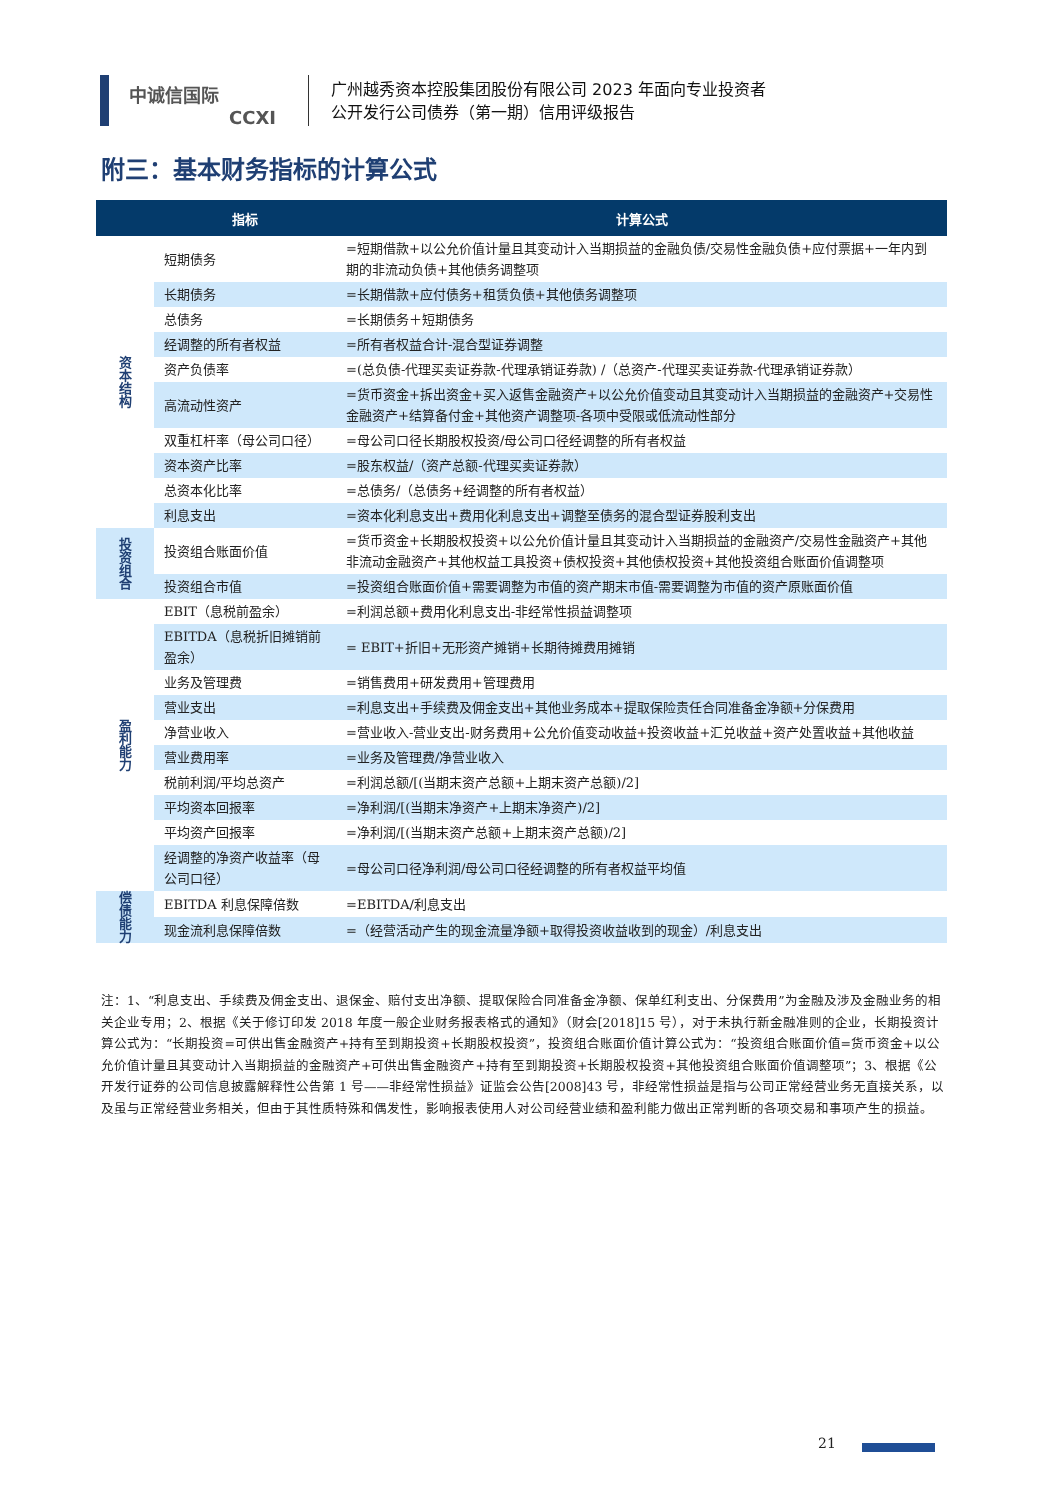中诚信国际
CCXI
广州越秀资本控股集团股份有限公司 2023 年面向专业投资者
公开发行公司债券（第一期）信用评级报告
附三：基本财务指标的计算公式
| | 指标 | 计算公式 |
| --- | --- | --- |
| 资本结构 | 短期债务 | =短期借款+以公允价值计量且其变动计入当期损益的金融负债/交易性金融负债+应付票据+一年内到期的非流动负债+其他债务调整项 |
| | 长期债务 | =长期借款+应付债务+租赁负债+其他债务调整项 |
| | 总债务 | =长期债务＋短期债务 |
| | 经调整的所有者权益 | =所有者权益合计-混合型证券调整 |
| | 资产负债率 | =(总负债-代理买卖证券款-代理承销证券款) /（总资产-代理买卖证券款-代理承销证券款） |
| | 高流动性资产 | =货币资金+拆出资金+买入返售金融资产+以公允价值变动且其变动计入当期损益的金融资产+交易性金融资产+结算备付金+其他资产调整项-各项中受限或低流动性部分 |
| | 双重杠杆率（母公司口径） | =母公司口径长期股权投资/母公司口径经调整的所有者权益 |
| | 资本资产比率 | =股东权益/（资产总额-代理买卖证券款） |
| | 总资本化比率 | =总债务/（总债务+经调整的所有者权益） |
| | 利息支出 | =资本化利息支出+费用化利息支出+调整至债务的混合型证券股利支出 |
| 投资组合 | 投资组合账面价值 | =货币资金+长期股权投资+以公允价值计量且其变动计入当期损益的金融资产/交易性金融资产+其他非流动金融资产+其他权益工具投资+债权投资+其他债权投资+其他投资组合账面价值调整项 |
| | 投资组合市值 | =投资组合账面价值+需要调整为市值的资产期末市值-需要调整为市值的资产原账面价值 |
| 盈利能力 | EBIT（息税前盈余） | =利润总额+费用化利息支出-非经常性损益调整项 |
| | EBITDA（息税折旧摊销前盈余） | = EBIT+折旧+无形资产摊销+长期待摊费用摊销 |
| | 业务及管理费 | =销售费用+研发费用+管理费用 |
| | 营业支出 | =利息支出+手续费及佣金支出+其他业务成本+提取保险责任合同准备金净额+分保费用 |
| | 净营业收入 | =营业收入-营业支出-财务费用+公允价值变动收益+投资收益+汇兑收益+资产处置收益+其他收益 |
| | 营业费用率 | =业务及管理费/净营业收入 |
| | 税前利润/平均总资产 | =利润总额/[(当期末资产总额+上期末资产总额)/2] |
| | 平均资本回报率 | =净利润/[(当期末净资产+上期末净资产)/2] |
| | 平均资产回报率 | =净利润/[(当期末资产总额+上期末资产总额)/2] |
| | 经调整的净资产收益率（母公司口径） | =母公司口径净利润/母公司口径经调整的所有者权益平均值 |
| 偿债能力 | EBITDA 利息保障倍数 | =EBITDA/利息支出 |
| | 现金流利息保障倍数 | =（经营活动产生的现金流量净额+取得投资收益收到的现金）/利息支出 |
注：1、“利息支出、手续费及佣金支出、退保金、赔付支出净额、提取保险合同准备金净额、保单红利支出、分保费用”为金融及涉及金融业务的相关企业专用；2、根据《关于修订印发 2018 年度一般企业财务报表格式的通知》（财会[2018]15 号），对于未执行新金融准则的企业，长期投资计算公式为：“长期投资=可供出售金融资产+持有至到期投资+长期股权投资”，投资组合账面价值计算公式为：“投资组合账面价值=货币资金+以公允价值计量且其变动计入当期损益的金融资产+可供出售金融资产+持有至到期投资+长期股权投资+其他投资组合账面价值调整项”；3、根据《公开发行证券的公司信息披露解释性公告第 1 号——非经常性损益》证监会公告[2008]43 号，非经常性损益是指与公司正常经营业务无直接关系，以及虽与正常经营业务相关，但由于其性质特殊和偶发性，影响报表使用人对公司经营业绩和盈利能力做出正常判断的各项交易和事项产生的损益。
21